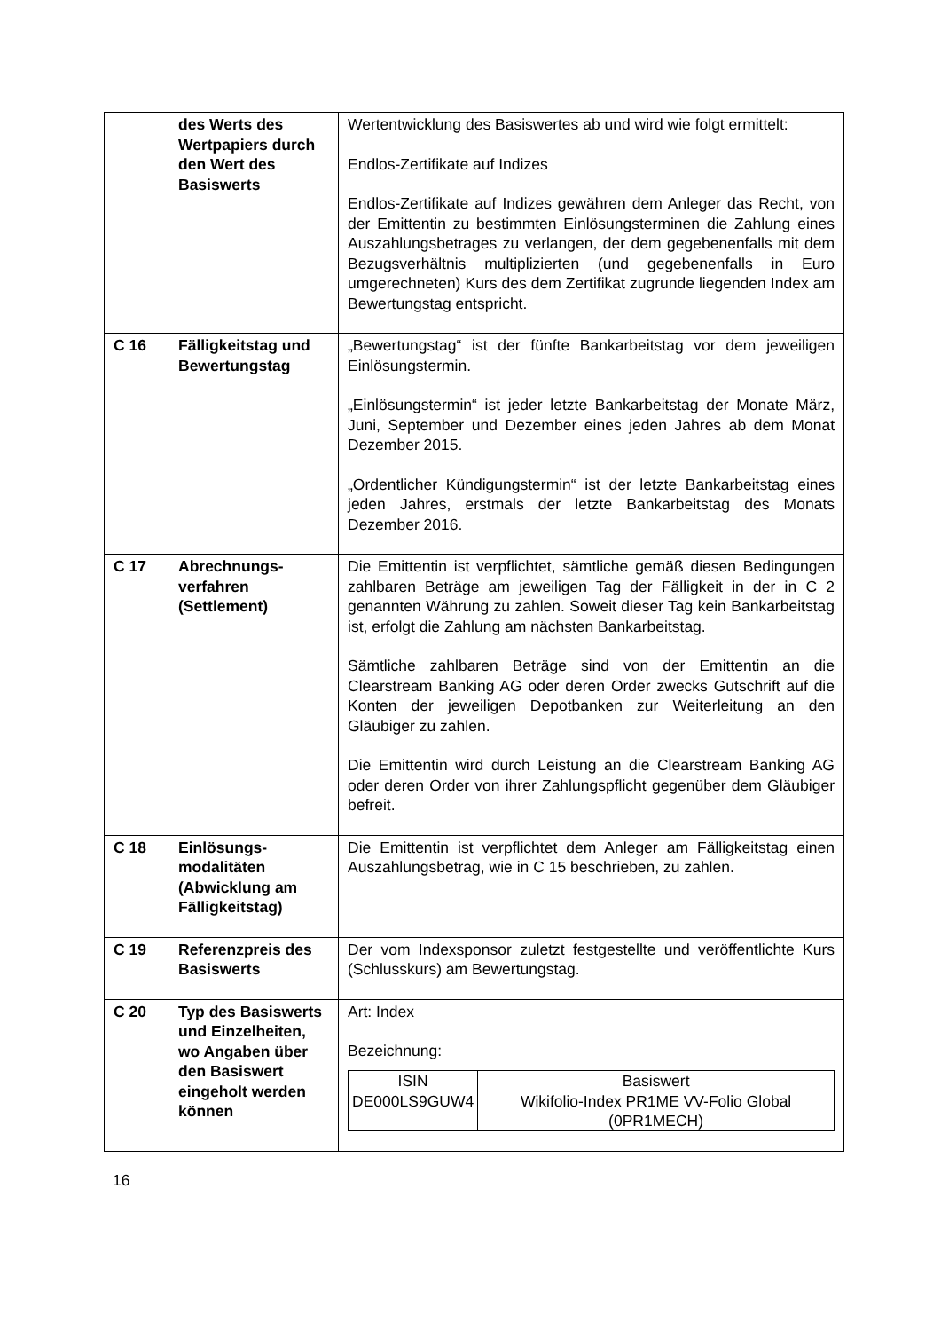| | des Werts des Wertpapiers durch den Wert des Basiswerts | Wertentwicklung des Basiswertes ab und wird wie folgt ermittelt: Endlos-Zertifikate auf Indizes Endlos-Zertifikate auf Indizes gewähren dem Anleger das Recht, von der Emittentin zu bestimmten Einlösungsterminen die Zahlung eines Auszahlungsbetrages zu verlangen, der dem gegebenenfalls mit dem Bezugsverhältnis multiplizierten (und gegebenenfalls in Euro umgerechneten) Kurs des dem Zertifikat zugrunde liegenden Index am Bewertungstag entspricht. |
| C 16 | Fälligkeitstag und Bewertungstag | „Bewertungstag“ ist der fünfte Bankarbeitstag vor dem jeweiligen Einlösungstermin. „Einlösungstermin“ ist jeder letzte Bankarbeitstag der Monate März, Juni, September und Dezember eines jeden Jahres ab dem Monat Dezember 2015. „Ordentlicher Kündigungstermin“ ist der letzte Bankarbeitstag eines jeden Jahres, erstmals der letzte Bankarbeitstag des Monats Dezember 2016. |
| C 17 | Abrechnungs-verfahren (Settlement) | Die Emittentin ist verpflichtet, sämtliche gemäß diesen Bedingungen zahlbaren Beträge am jeweiligen Tag der Fälligkeit in der in C 2 genannten Währung zu zahlen. Soweit dieser Tag kein Bankarbeitstag ist, erfolgt die Zahlung am nächsten Bankarbeitstag. Sämtliche zahlbaren Beträge sind von der Emittentin an die Clearstream Banking AG oder deren Order zwecks Gutschrift auf die Konten der jeweiligen Depotbanken zur Weiterleitung an den Gläubiger zu zahlen. Die Emittentin wird durch Leistung an die Clearstream Banking AG oder deren Order von ihrer Zahlungspflicht gegenüber dem Gläubiger befreit. |
| C 18 | Einlösungs-modalitäten (Abwicklung am Fälligkeitstag) | Die Emittentin ist verpflichtet dem Anleger am Fälligkeitstag einen Auszahlungsbetrag, wie in C 15 beschrieben, zu zahlen. |
| C 19 | Referenzpreis des Basiswerts | Der vom Indexsponsor zuletzt festgestellte und veröffentlichte Kurs (Schlusskurs) am Bewertungstag. |
| C 20 | Typ des Basiswerts und Einzelheiten, wo Angaben über den Basiswert eingeholt werden können | Art: Index Bezeichnung: / ISIN / Basiswert / / --- / --- / / DE000LS9GUW4 / Wikifolio-Index PR1ME VV-Folio Global (0PR1MECH) / |
16